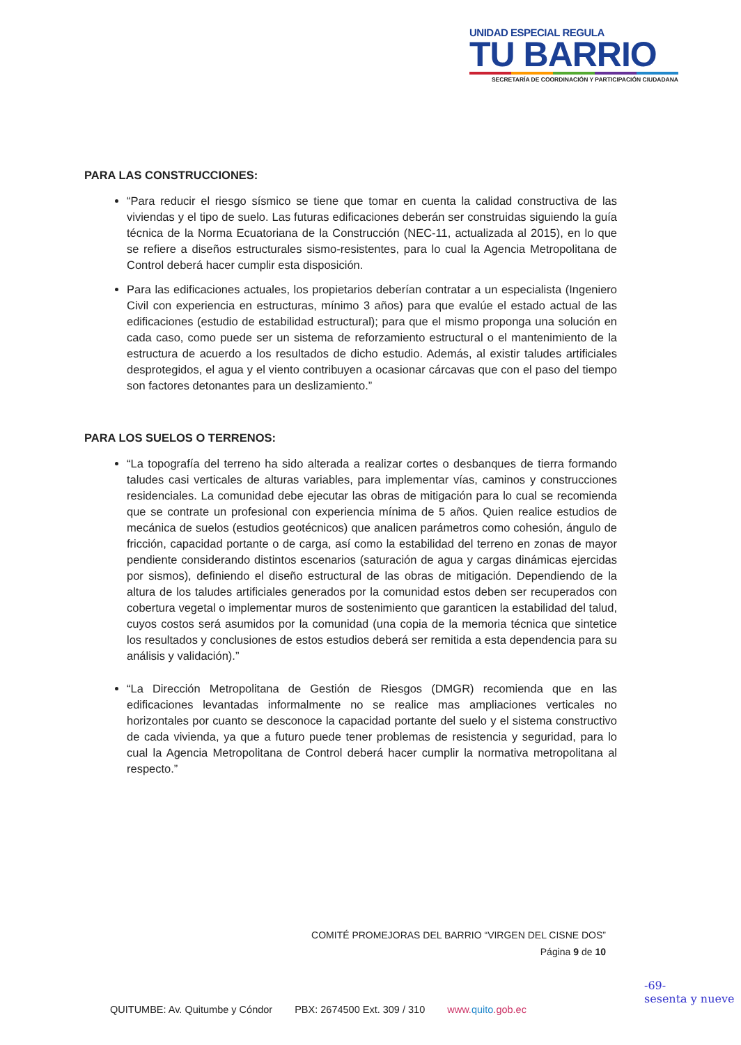UNIDAD ESPECIAL REGULA
TU BARRIO
SECRETARÍA DE COORDINACIÓN Y PARTICIPACIÓN CIUDADANA
PARA LAS CONSTRUCCIONES:
“Para reducir el riesgo sísmico se tiene que tomar en cuenta la calidad constructiva de las viviendas y el tipo de suelo. Las futuras edificaciones deberán ser construidas siguiendo la guía técnica de la Norma Ecuatoriana de la Construcción (NEC-11, actualizada al 2015), en lo que se refiere a diseños estructurales sismo-resistentes, para lo cual la Agencia Metropolitana de Control deberá hacer cumplir esta disposición.
Para las edificaciones actuales, los propietarios deberían contratar a un especialista (Ingeniero Civil con experiencia en estructuras, mínimo 3 años) para que evalúe el estado actual de las edificaciones (estudio de estabilidad estructural); para que el mismo proponga una solución en cada caso, como puede ser un sistema de reforzamiento estructural o el mantenimiento de la estructura de acuerdo a los resultados de dicho estudio. Además, al existir taludes artificiales desprotegidos, el agua y el viento contribuyen a ocasionar cárcavas que con el paso del tiempo son factores detonantes para un deslizamiento.”
PARA LOS SUELOS O TERRENOS:
“La topografía del terreno ha sido alterada a realizar cortes o desbanques de tierra formando taludes casi verticales de alturas variables, para implementar vías, caminos y construcciones residenciales. La comunidad debe ejecutar las obras de mitigación para lo cual se recomienda que se contrate un profesional con experiencia mínima de 5 años. Quien realice estudios de mecánica de suelos (estudios geotécnicos) que analicen parámetros como cohesión, ángulo de fricción, capacidad portante o de carga, así como la estabilidad del terreno en zonas de mayor pendiente considerando distintos escenarios (saturación de agua y cargas dinámicas ejercidas por sismos), definiendo el diseño estructural de las obras de mitigación. Dependiendo de la altura de los taludes artificiales generados por la comunidad estos deben ser recuperados con cobertura vegetal o implementar muros de sostenimiento que garanticen la estabilidad del talud, cuyos costos será asumidos por la comunidad (una copia de la memoria técnica que sintetice los resultados y conclusiones de estos estudios deberá ser remitida a esta dependencia para su análisis y validación).”
“La Dirección Metropolitana de Gestión de Riesgos (DMGR) recomienda que en las edificaciones levantadas informalmente no se realice mas ampliaciones verticales no horizontales por cuanto se desconoce la capacidad portante del suelo y el sistema constructivo de cada vivienda, ya que a futuro puede tener problemas de resistencia y seguridad, para lo cual la Agencia Metropolitana de Control deberá hacer cumplir la normativa metropolitana al respecto.”
COMITÉ PROMEJORAS DEL BARRIO “VIRGEN DEL CISNE DOS”
Página 9 de 10
QUITUMBE: Av. Quitumbe y Cóndor PBX: 2674500 Ext. 309 / 310 www.quito.gob.ec
-69-
sesenta y nueve